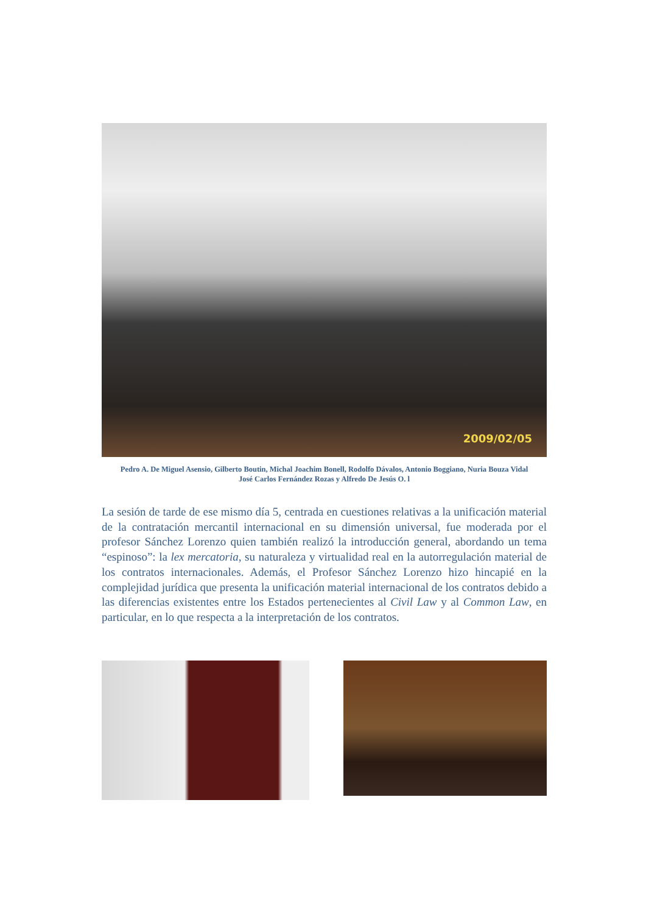2009/02/05
Pedro A. De Miguel Asensio, Gilberto Boutin, Michal Joachim Bonell, Rodolfo Dávalos, Antonio Boggiano, Nuria Bouza Vidal
José Carlos Fernández Rozas y Alfredo De Jesús O. l
La sesión de tarde de ese mismo día 5, centrada en cuestiones relativas a la unificación material de la contratación mercantil internacional en su dimensión universal, fue moderada por el profesor Sánchez Lorenzo quien también realizó la introducción general, abordando un tema “espinoso”: la lex mercatoria, su naturaleza y virtualidad real en la autorregulación material de los contratos internacionales. Además, el Profesor Sánchez Lorenzo hizo hincapié en la complejidad jurídica que presenta la unificación material internacional de los contratos debido a las diferencias existentes entre los Estados pertenecientes al Civil Law y al Common Law, en particular, en lo que respecta a la interpretación de los contratos.